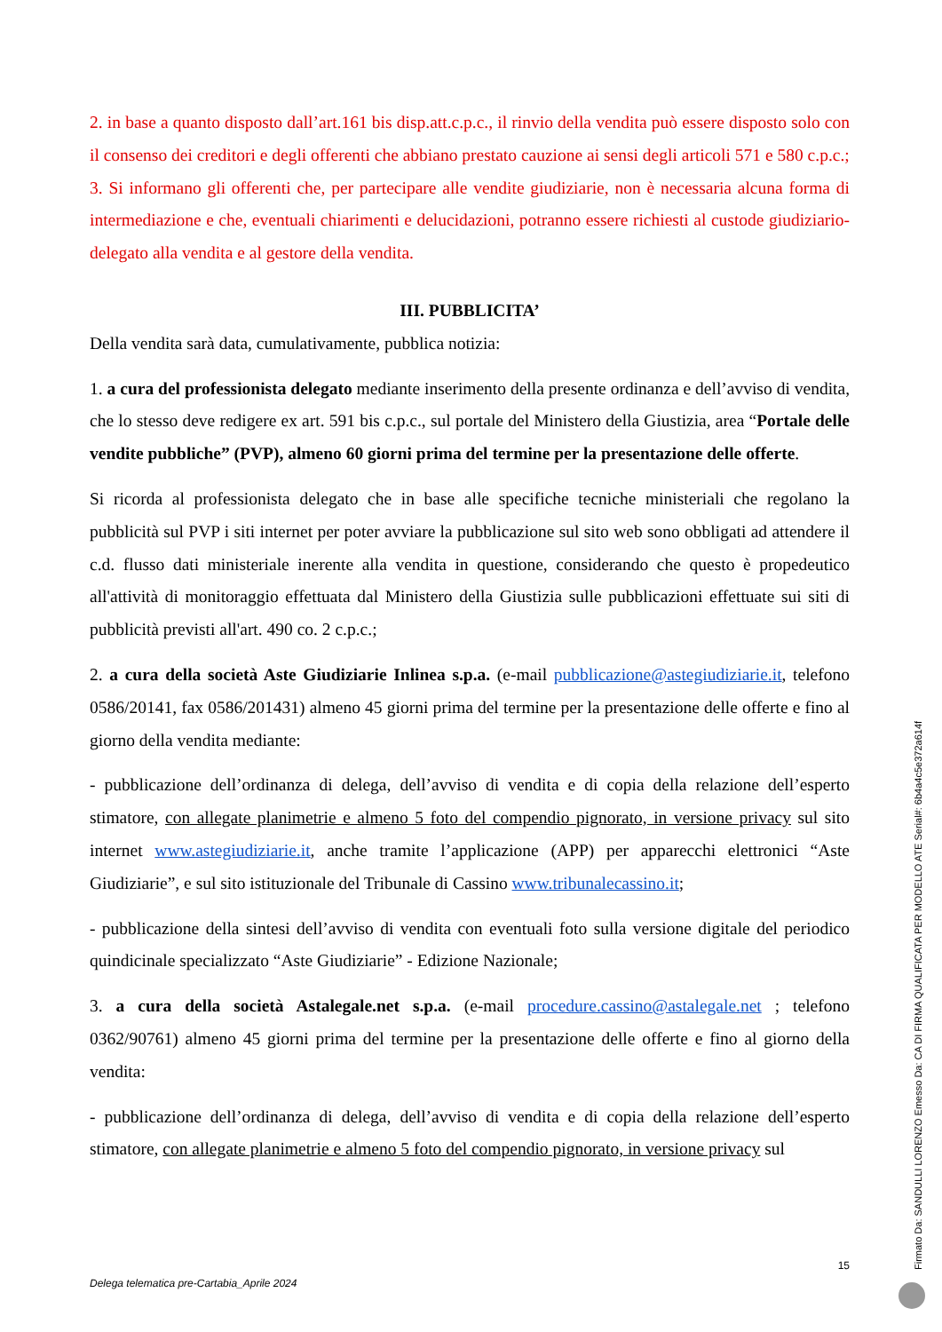2. in base a quanto disposto dall’art.161 bis disp.att.c.p.c., il rinvio della vendita può essere disposto solo con il consenso dei creditori e degli offerenti che abbiano prestato cauzione ai sensi degli articoli 571 e 580 c.p.c.;
3. Si informano gli offerenti che, per partecipare alle vendite giudiziarie, non è necessaria alcuna forma di intermediazione e che, eventuali chiarimenti e delucidazioni, potranno essere richiesti al custode giudiziario-delegato alla vendita e al gestore della vendita.
III. PUBBLICITA’
Della vendita sarà data, cumulativamente, pubblica notizia:
1. a cura del professionista delegato mediante inserimento della presente ordinanza e dell’avviso di vendita, che lo stesso deve redigere ex art. 591 bis c.p.c., sul portale del Ministero della Giustizia, area “Portale delle vendite pubbliche” (PVP), almeno 60 giorni prima del termine per la presentazione delle offerte.
Si ricorda al professionista delegato che in base alle specifiche tecniche ministeriali che regolano la pubblicità sul PVP i siti internet per poter avviare la pubblicazione sul sito web sono obbligati ad attendere il c.d. flusso dati ministeriale inerente alla vendita in questione, considerando che questo è propedeutico all'attività di monitoraggio effettuata dal Ministero della Giustizia sulle pubblicazioni effettuate sui siti di pubblicità previsti all'art. 490 co. 2 c.p.c.;
2. a cura della società Aste Giudiziarie Inlinea s.p.a. (e-mail pubblicazione@astegiudiziarie.it, telefono 0586/20141, fax 0586/201431) almeno 45 giorni prima del termine per la presentazione delle offerte e fino al giorno della vendita mediante:
- pubblicazione dell’ordinanza di delega, dell’avviso di vendita e di copia della relazione dell’esperto stimatore, con allegate planimetrie e almeno 5 foto del compendio pignorato, in versione privacy sul sito internet www.astegiudiziarie.it, anche tramite l’applicazione (APP) per apparecchi elettronici “Aste Giudiziarie”, e sul sito istituzionale del Tribunale di Cassino www.tribunalecassino.it;
- pubblicazione della sintesi dell’avviso di vendita con eventuali foto sulla versione digitale del periodico quindicinale specializzato “Aste Giudiziarie” - Edizione Nazionale;
3. a cura della società Astalegale.net s.p.a. (e-mail procedure.cassino@astalegale.net ; telefono 0362/90761) almeno 45 giorni prima del termine per la presentazione delle offerte e fino al giorno della vendita:
- pubblicazione dell’ordinanza di delega, dell’avviso di vendita e di copia della relazione dell’esperto stimatore, con allegate planimetrie e almeno 5 foto del compendio pignorato, in versione privacy sul
15
Delega telematica pre-Cartabia_Aprile 2024
Firmato Da: SANDULLI LORENZO Emesso Da: CA DI FIRMA QUALIFICATA PER MODELLO ATE Serial#: 6b4a4c5e372a614f